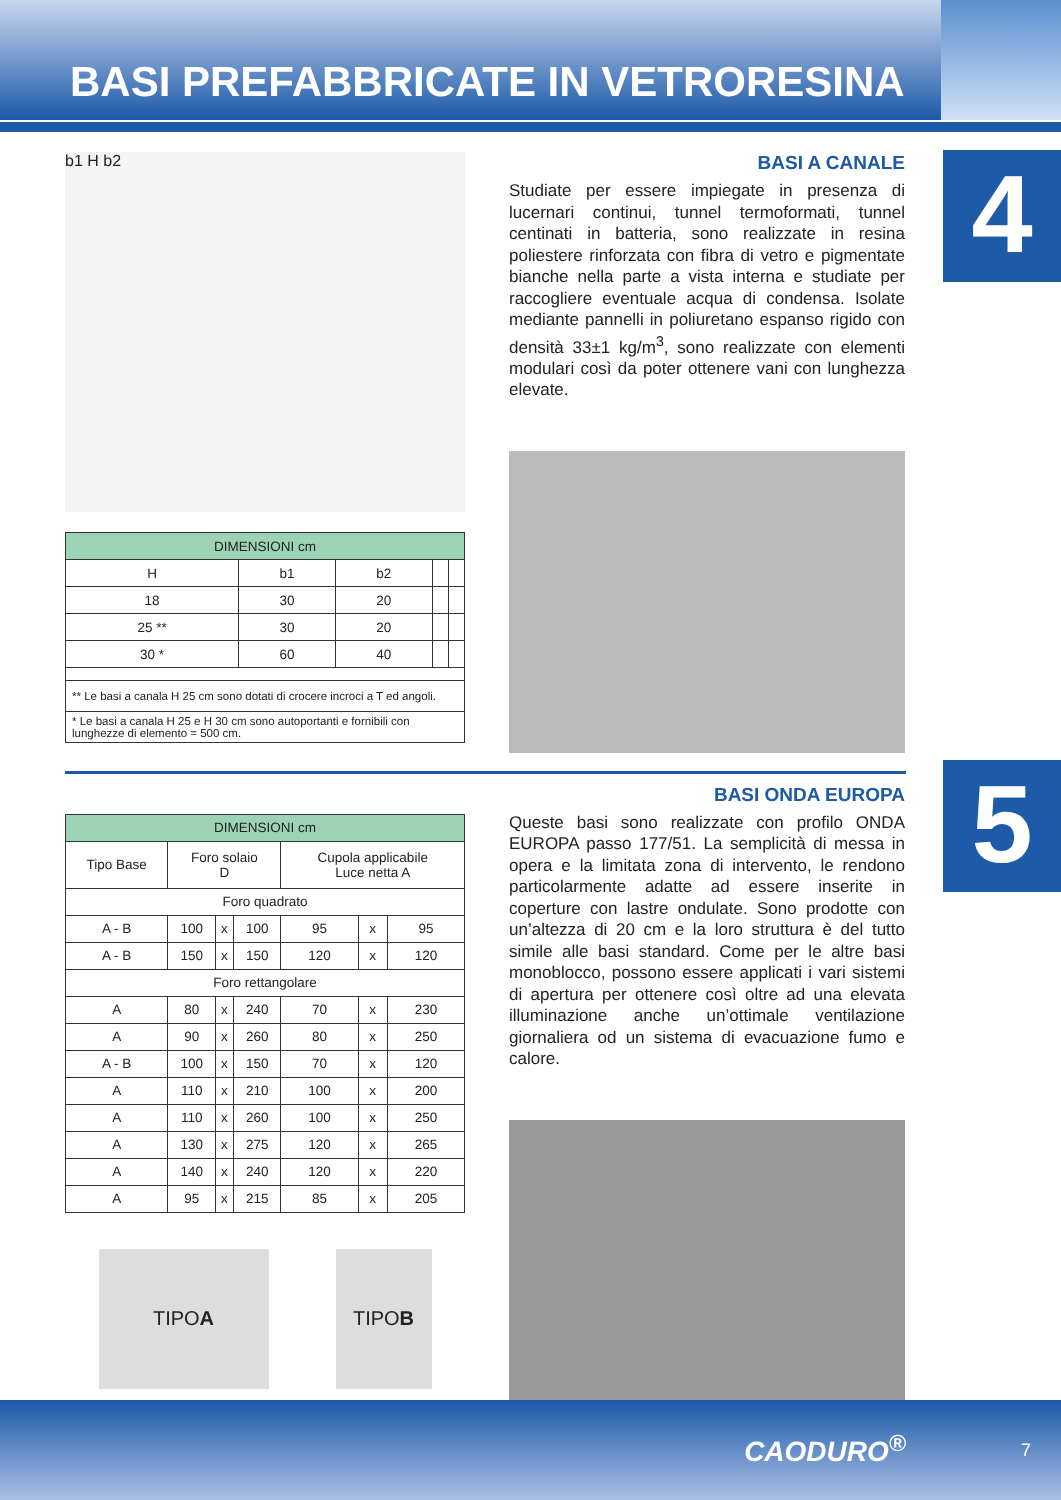BASI PREFABBRICATE IN VETRORESINA
4
b1 H b2
| DIMENSIONI cm | | | | |
| --- | --- | --- | --- | --- |
| H | b1 | b2 | | |
| 18 | 30 | 20 | | |
| 25 ** | 30 | 20 | | |
| 30 * | 60 | 40 | | |
| ** Le basi a canala H 25 cm sono dotati di crocere incroci a T ed angoli. | | | | |
| * Le basi a canala H 25 e H 30 cm sono autoportanti e fornibili con lunghezze di elemento = 500 cm. | | | | |
BASI A CANALE
Studiate per essere impiegate in presenza di lucernari continui, tunnel termoformati, tunnel centinati in batteria, sono realizzate in resina poliestere rinforzata con fibra di vetro e pigmentate bianche nella parte a vista interna e studiate per raccogliere eventuale acqua di condensa. Isolate mediante pannelli in poliuretano espanso rigido con densità 33±1 kg/m<sup>3</sup>, sono realizzate con elementi modulari così da poter ottenere vani con lunghezza elevate.
5
| DIMENSIONI cm | | | | | | |
| --- | --- | --- | --- | --- | --- | --- |
| Tipo Base | Foro solaio D | | | Cupola applicabile Luce netta A | | |
| Foro quadrato | | | | | | |
| A - B | 100 | x | 100 | 95 | x | 95 |
| A - B | 150 | x | 150 | 120 | x | 120 |
| Foro rettangolare | | | | | | |
| A | 80 | x | 240 | 70 | x | 230 |
| A | 90 | x | 260 | 80 | x | 250 |
| A - B | 100 | x | 150 | 70 | x | 120 |
| A | 110 | x | 210 | 100 | x | 200 |
| A | 110 | x | 260 | 100 | x | 250 |
| A | 130 | x | 275 | 120 | x | 265 |
| A | 140 | x | 240 | 120 | x | 220 |
| A | 95 | x | 215 | 85 | x | 205 |
TIPO A TIPO
B
BASI ONDA EUROPA
Queste basi sono realizzate con profilo ONDA EUROPA passo 177/51. La semplicità di messa in opera e la limitata zona di intervento, le rendono particolarmente adatte ad essere inserite in coperture con lastre ondulate. Sono prodotte con un’altezza di 20 cm e la loro struttura è del tutto simile alle basi standard. Come per le altre basi monoblocco, possono essere applicati i vari sistemi di apertura per ottenere così oltre ad una elevata illuminazione anche un’ottimale ventilazione giornaliera od un sistema di evacuazione fumo e calore.
CAODURO<sup>®</sup> 7